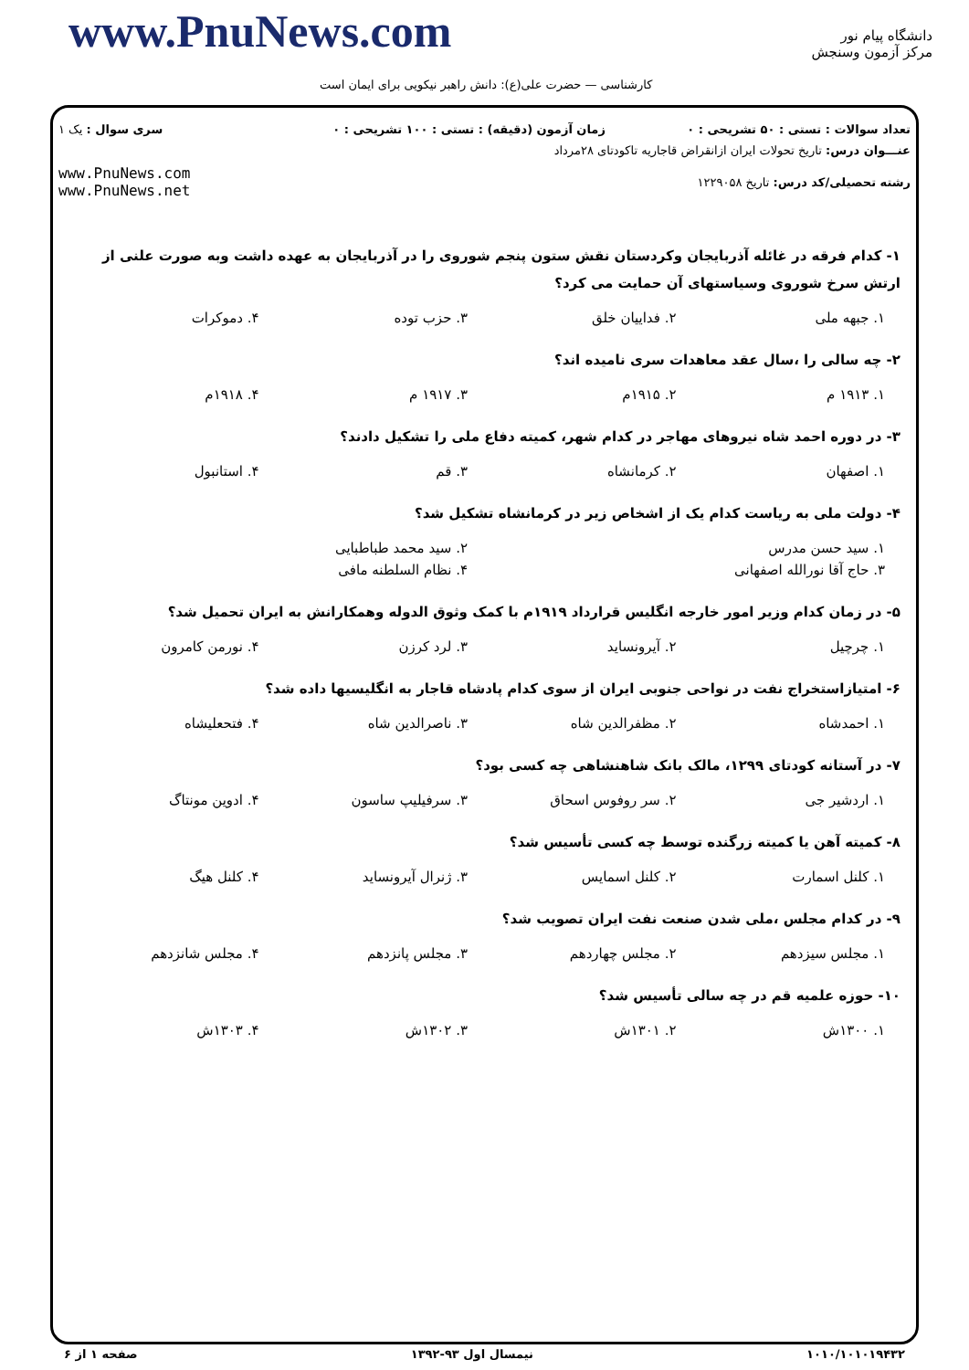www.PnuNews.com
کارشناسی — حضرت علی(ع): دانش راهبر نیکویی برای ایمان است
دانشگاه پیام نور
مرکز آزمون وسنجش
| تعداد سوالات : تستی : ۵۰ تشریحی : ۰ | زمان آزمون (دقیقه) : تستی : ۱۰۰ تشریحی : ۰ | سری سوال : یک ۱ |
| عنـــوان درس: تاریخ تحولات ایران ازانقراض قاجاریه تاکودتای ۲۸مرداد | | |
| رشته تحصیلی/کد درس: تاریخ ۱۲۲۹۰۵۸ | | www.PnuNews.com www.PnuNews.net |
۱- کدام فرقه در غائله آذربایجان وکردستان نقش ستون پنجم شوروی را در آذربایجان به عهده داشت وبه صورت علنی از ارتش سرخ شوروی وسیاستهای آن حمایت می کرد؟
| ۱. جبهه ملی | ۲. فداییان خلق | ۳. حزب توده | ۴. دموکرات |
۲- چه سالی را ،سال عقد معاهدات سری نامیده اند؟
| ۱. ۱۹۱۳ م | ۲. ۱۹۱۵م | ۳. ۱۹۱۷ م | ۴. ۱۹۱۸م |
۳- در دوره احمد شاه نیروهای مهاجر در کدام شهر، کمیته دفاع ملی را تشکیل دادند؟
| ۱. اصفهان | ۲. کرمانشاه | ۳. قم | ۴. استانبول |
۴- دولت ملی به ریاست کدام یک از اشخاص زیر در کرمانشاه تشکیل شد؟
| ۱. سید حسن مدرس | ۲. سید محمد طباطبایی |
| ۳. حاج آقا نورالله اصفهانی | ۴. نظام السلطنه مافی |
۵- در زمان کدام وزیر امور خارجه انگلیس قرارداد ۱۹۱۹م با کمک وثوق الدوله وهمکارانش به ایران تحمیل شد؟
| ۱. چرچیل | ۲. آیرونساید | ۳. لرد کرزن | ۴. نورمن کامرون |
۶- امتیازاستخراج نفت در نواحی جنوبی ایران از سوی کدام پادشاه قاجار به انگلیسیها داده شد؟
| ۱. احمدشاه | ۲. مظفرالدین شاه | ۳. ناصرالدین شاه | ۴. فتحعلیشاه |
۷- در آستانه کودتای ۱۲۹۹، مالک بانک شاهنشاهی چه کسی بود؟
| ۱. اردشیر جی | ۲. سر روفوس اسحاق | ۳. سرفیلیپ ساسون | ۴. ادوین مونتاگ |
۸- کمیته آهن یا کمیته زرگنده توسط چه کسی تأسیس شد؟
| ۱. کلنل اسمارت | ۲. کلنل اسمایس | ۳. ژنرال آیرونساید | ۴. کلنل هیگ |
۹- در کدام مجلس ،ملی شدن صنعت نفت ایران تصویب شد؟
| ۱. مجلس سیزدهم | ۲. مجلس چهاردهم | ۳. مجلس پانزدهم | ۴. مجلس شانزدهم |
۱۰- حوزه علمیه قم در چه سالی تأسیس شد؟
| ۱. ۱۳۰۰ش | ۲. ۱۳۰۱ش | ۳. ۱۳۰۲ش | ۴. ۱۳۰۳ش |
۱۰۱۰/۱۰۱۰۱۹۴۳۲ نیمسال اول ۹۳-۱۳۹۲ صفحه ۱ از ۶